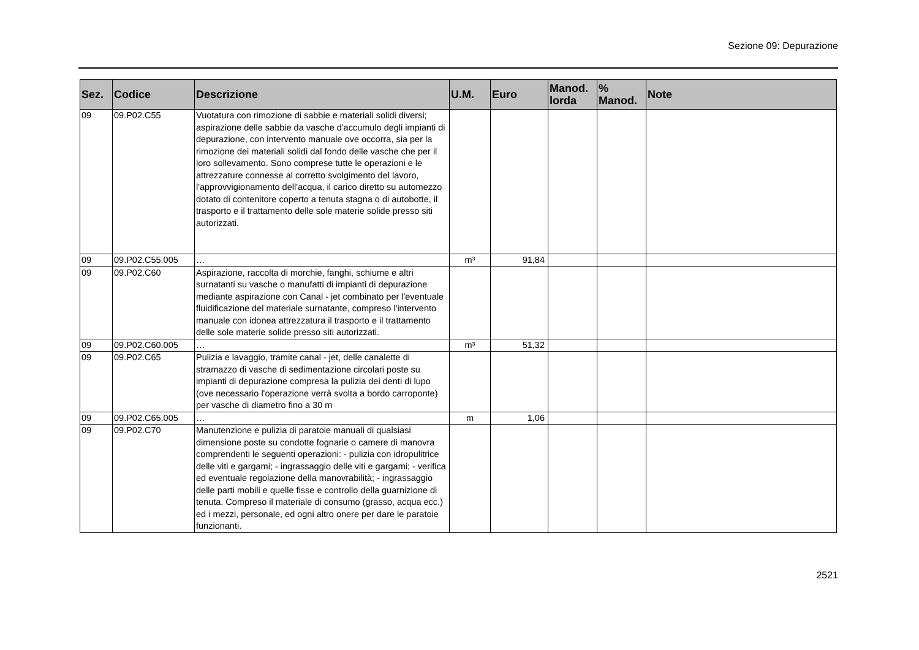Sezione 09: Depurazione
| Sez. | Codice | Descrizione | U.M. | Euro | Manod. lorda | % Manod. | Note |
| --- | --- | --- | --- | --- | --- | --- | --- |
| 09 | 09.P02.C55 | Vuotatura con rimozione di sabbie e materiali solidi diversi; aspirazione delle sabbie da vasche d'accumulo degli impianti di depurazione, con intervento manuale ove occorra, sia per la rimozione dei materiali solidi dal fondo delle vasche che per il loro sollevamento. Sono comprese tutte le operazioni e le attrezzature connesse al corretto svolgimento del lavoro, l'approvvigionamento dell'acqua, il carico diretto su automezzo dotato di contenitore coperto a tenuta stagna o di autobotte, il trasporto e il trattamento delle sole materie solide presso siti autorizzati. | | | | | |
| 09 | 09.P02.C55.005 | … | m³ | 91,84 | | | |
| 09 | 09.P02.C60 | Aspirazione, raccolta di morchie, fanghi, schiume e altri surnatanti su vasche o manufatti di impianti di depurazione mediante aspirazione con Canal - jet combinato per l'eventuale fluidificazione del materiale surnatante, compreso l'intervento manuale con idonea attrezzatura il trasporto e il trattamento delle sole materie solide presso siti autorizzati. | | | | | |
| 09 | 09.P02.C60.005 | … | m³ | 51,32 | | | |
| 09 | 09.P02.C65 | Pulizia e lavaggio, tramite canal - jet, delle canalette di stramazzo di vasche di sedimentazione circolari poste su impianti di depurazione compresa la pulizia dei denti di lupo (ove necessario l'operazione verrà svolta a bordo carroponte) per vasche di diametro fino a 30 m | | | | | |
| 09 | 09.P02.C65.005 | … | m | 1,06 | | | |
| 09 | 09.P02.C70 | Manutenzione e pulizia di paratoie manuali di qualsiasi dimensione poste su condotte fognarie o camere di manovra comprendenti le seguenti operazioni: - pulizia con idropulitrice delle viti e gargami; - ingrassaggio delle viti e gargami; - verifica ed eventuale regolazione della manovrabilità; - ingrassaggio delle parti mobili e quelle fisse e controllo della guarnizione di tenuta. Compreso il materiale di consumo (grasso, acqua ecc.) ed i mezzi, personale, ed ogni altro onere per dare le paratoie funzionanti. | | | | | |
2521